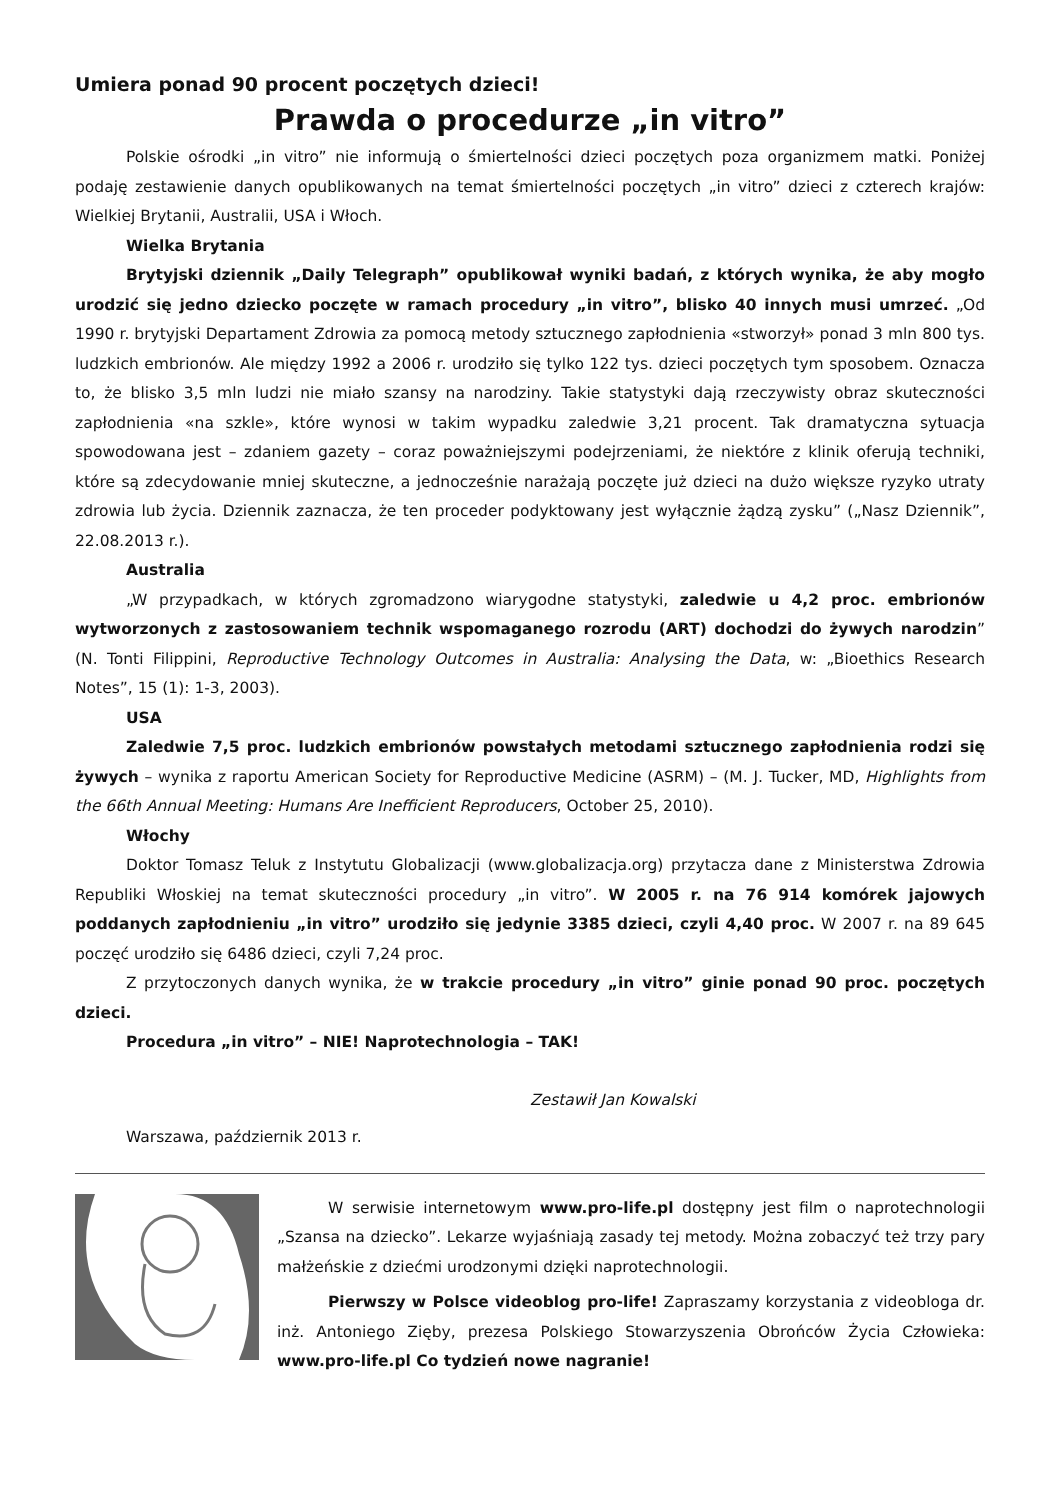Umiera ponad 90 procent poczętych dzieci!
Prawda o procedurze „in vitro”
Polskie ośrodki „in vitro” nie informują o śmiertelności dzieci poczętych poza organizmem matki. Poniżej podaję zestawienie danych opublikowanych na temat śmiertelności poczętych „in vitro” dzieci z czterech krajów: Wielkiej Brytanii, Australii, USA i Włoch.
Wielka Brytania
Brytyjski dziennik „Daily Telegraph” opublikował wyniki badań, z których wynika, że aby mogło urodzić się jedno dziecko poczęte w ramach procedury „in vitro”, blisko 40 innych musi umrzeć. „Od 1990 r. brytyjski Departament Zdrowia za pomocą metody sztucznego zapłodnienia «stworzył» ponad 3 mln 800 tys. ludzkich embrionów. Ale między 1992 a 2006 r. urodziło się tylko 122 tys. dzieci poczętych tym sposobem. Oznacza to, że blisko 3,5 mln ludzi nie miało szansy na narodziny. Takie statystyki dają rzeczywisty obraz skuteczności zapłodnienia «na szkle», które wynosi w takim wypadku zaledwie 3,21 procent. Tak dramatyczna sytuacja spowodowana jest – zdaniem gazety – coraz poważniejszymi podejrzeniami, że niektóre z klinik oferują techniki, które są zdecydowanie mniej skuteczne, a jednocześnie narażają poczęte już dzieci na dużo większe ryzyko utraty zdrowia lub życia. Dziennik zaznacza, że ten proceder podyktowany jest wyłącznie żądzą zysku” („Nasz Dziennik”, 22.08.2013 r.).
Australia
„W przypadkach, w których zgromadzono wiarygodne statystyki, zaledwie u 4,2 proc. embrionów wytworzonych z zastosowaniem technik wspomaganego rozrodu (ART) dochodzi do żywych narodzin” (N. Tonti Filippini, Reproductive Technology Outcomes in Australia: Analysing the Data, w: „Bioethics Research Notes”, 15 (1): 1-3, 2003).
USA
Zaledwie 7,5 proc. ludzkich embrionów powstałych metodami sztucznego zapłodnienia rodzi się żywych – wynika z raportu American Society for Reproductive Medicine (ASRM) – (M. J. Tucker, MD, Highlights from the 66th Annual Meeting: Humans Are Inefficient Reproducers, October 25, 2010).
Włochy
Doktor Tomasz Teluk z Instytutu Globalizacji (www.globalizacja.org) przytacza dane z Ministerstwa Zdrowia Republiki Włoskiej na temat skuteczności procedury „in vitro”. W 2005 r. na 76 914 komórek jajowych poddanych zapłodnieniu „in vitro” urodziło się jedynie 3385 dzieci, czyli 4,40 proc. W 2007 r. na 89 645 poczęć urodziło się 6486 dzieci, czyli 7,24 proc.
Z przytoczonych danych wynika, że w trakcie procedury „in vitro” ginie ponad 90 proc. poczętych dzieci.
Procedura „in vitro” – NIE! Naprotechnologia – TAK!
Zestawił Jan Kowalski
Warszawa, październik 2013 r.
W serwisie internetowym www.pro-life.pl dostępny jest film o naprotechnologii „Szansa na dziecko”. Lekarze wyjaśniają zasady tej metody. Można zobaczyć też trzy pary małżeńskie z dziećmi urodzonymi dzięki naprotechnologii.
Pierwszy w Polsce videoblog pro-life! Zapraszamy korzystania z videobloga dr. inż. Antoniego Zięby, prezesa Polskiego Stowarzyszenia Obrońców Życia Człowieka: www.pro-life.pl Co tydzień nowe nagranie!